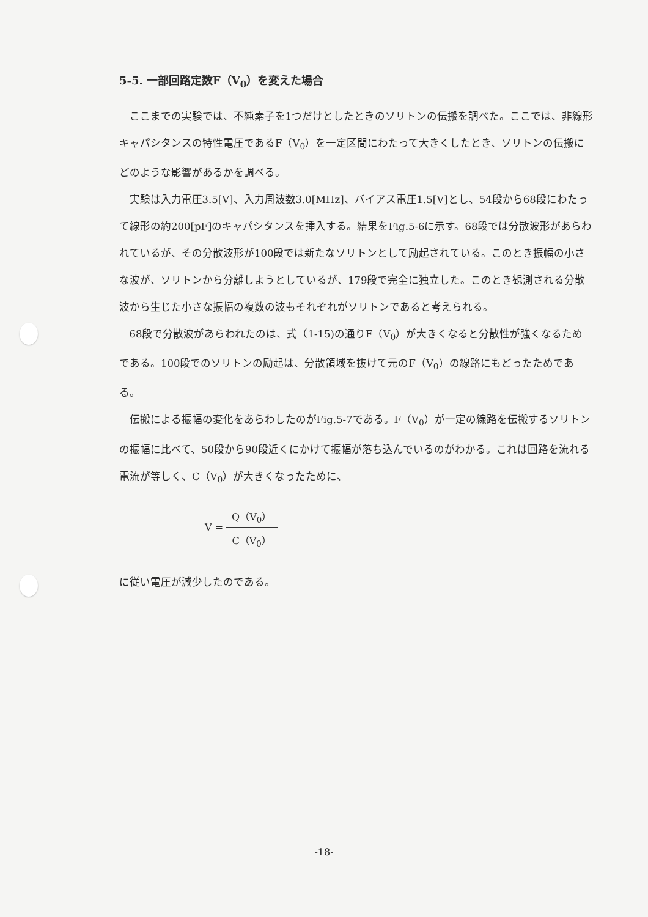5-5. 一部回路定数F（V<sub>0</sub>）を変えた場合
ここまでの実験では、不純素子を1つだけとしたときのソリトンの伝搬を調べた。ここでは、非線形キャパシタンスの特性電圧であるF（V<sub>0</sub>）を一定区間にわたって大きくしたとき、ソリトンの伝搬にどのような影響があるかを調べる。
実験は入力電圧3.5[V]、入力周波数3.0[MHz]、バイアス電圧1.5[V]とし、54段から68段にわたって線形の約200[pF]のキャパシタンスを挿入する。結果をFig.5-6に示す。68段では分散波形があらわれているが、その分散波形が100段では新たなソリトンとして励起されている。このとき振幅の小さな波が、ソリトンから分離しようとしているが、179段で完全に独立した。このとき観測される分散波から生じた小さな振幅の複数の波もそれぞれがソリトンであると考えられる。
68段で分散波があらわれたのは、式（1-15)の通りF（V<sub>0</sub>）が大きくなると分散性が強くなるためである。100段でのソリトンの励起は、分散領域を抜けて元のF（V<sub>0</sub>）の線路にもどったためである。
伝搬による振幅の変化をあらわしたのがFig.5-7である。F（V<sub>0</sub>）が一定の線路を伝搬するソリトンの振幅に比べて、50段から90段近くにかけて振幅が落ち込んでいるのがわかる。これは回路を流れる電流が等しく、C（V<sub>0</sub>）が大きくなったために、
V = Q（V<sub>0</sub>） C（V<sub>0</sub>）
に従い電圧が減少したのである。
-18-